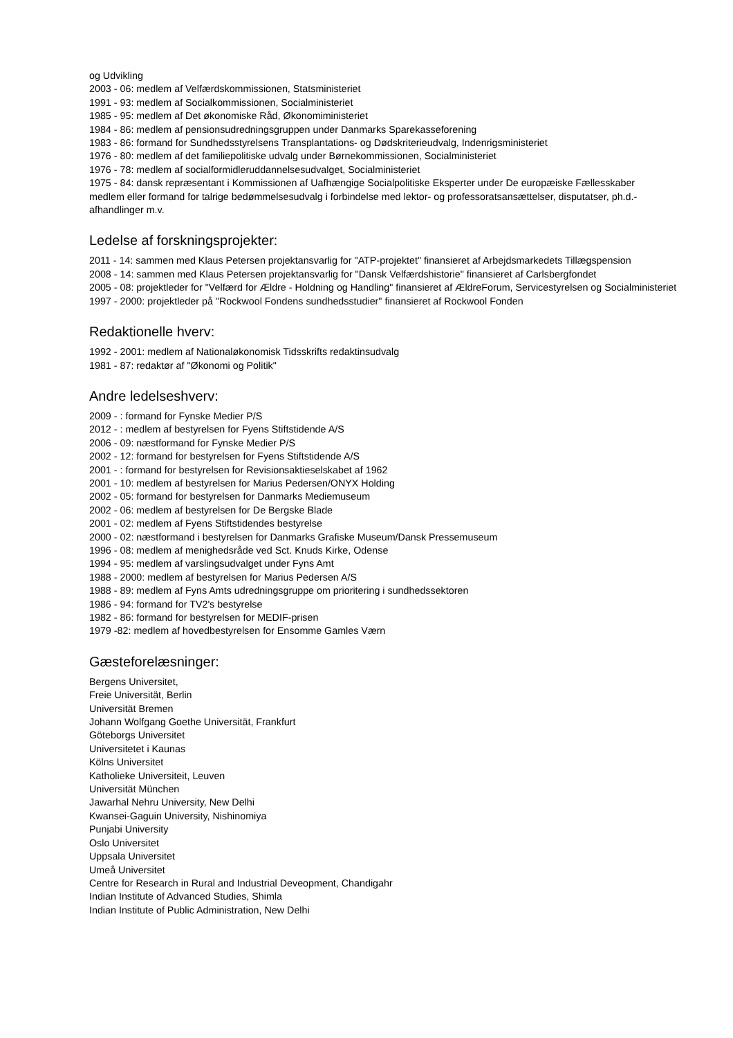og Udvikling
2003 - 06: medlem af Velfærdskommissionen, Statsministeriet
1991 - 93: medlem af Socialkommissionen, Socialministeriet
1985 - 95: medlem af Det økonomiske Råd, Økonomiministeriet
1984 - 86: medlem af pensionsudredningsgruppen under Danmarks Sparekasseforening
1983 - 86: formand for Sundhedsstyrelsens Transplantations- og Dødskriterieudvalg, Indenrigsministeriet
1976 - 80: medlem af det familiepolitiske udvalg under Børnekommissionen, Socialministeriet
1976 - 78: medlem af socialformidleruddannelsesudvalget, Socialministeriet
1975 - 84: dansk repræsentant i Kommissionen af Uafhængige Socialpolitiske Eksperter under De europæiske Fællesskaber
medlem eller formand for talrige bedømmelsesudvalg i forbindelse med lektor- og professoratsansættelser, disputatser, ph.d.-afhandlinger m.v.
Ledelse af forskningsprojekter:
2011 - 14: sammen med Klaus Petersen projektansvarlig for "ATP-projektet" finansieret af Arbejdsmarkedets Tillægspension
2008 - 14: sammen med Klaus Petersen projektansvarlig for "Dansk Velfærdshistorie" finansieret af Carlsbergfondet
2005 - 08: projektleder for "Velfærd for Ældre - Holdning og Handling" finansieret af ÆldreForum, Servicestyrelsen og Socialministeriet
1997 - 2000: projektleder på "Rockwool Fondens sundhedsstudier" finansieret af Rockwool Fonden
Redaktionelle hverv:
1992 - 2001: medlem af Nationaløkonomisk Tidsskrifts redaktinsudvalg
1981 - 87: redaktør af "Økonomi og Politik"
Andre ledelseshverv:
2009 - : formand for Fynske Medier P/S
2012 - : medlem af bestyrelsen for Fyens Stiftstidende A/S
2006 - 09: næstformand for Fynske Medier P/S
2002 - 12: formand for bestyrelsen for Fyens Stiftstidende A/S
2001 - : formand for bestyrelsen for Revisionsaktieselskabet af 1962
2001 - 10: medlem af bestyrelsen for Marius Pedersen/ONYX Holding
2002 - 05: formand for bestyrelsen for Danmarks Mediemuseum
2002 - 06: medlem af bestyrelsen for De Bergske Blade
2001 - 02: medlem af Fyens Stiftstidendes bestyrelse
2000 - 02: næstformand i bestyrelsen for Danmarks Grafiske Museum/Dansk Pressemuseum
1996 - 08: medlem af menighedsråde ved Sct. Knuds Kirke, Odense
1994 - 95: medlem af varslingsudvalget under Fyns Amt
1988 - 2000: medlem af bestyrelsen for Marius Pedersen A/S
1988 - 89: medlem af Fyns Amts udredningsgruppe om prioritering i sundhedssektoren
1986 - 94: formand for TV2's bestyrelse
1982 - 86: formand for bestyrelsen for MEDIF-prisen
1979 -82: medlem af hovedbestyrelsen for Ensomme Gamles Værn
Gæsteforelæsninger:
Bergens Universitet,
Freie Universität, Berlin
Universität Bremen
Johann Wolfgang Goethe Universität, Frankfurt
Göteborgs Universitet
Universitetet i Kaunas
Kölns Universitet
Katholieke Universiteit, Leuven
Universität München
Jawarhal Nehru University, New Delhi
Kwansei-Gaguin University, Nishinomiya
Punjabi University
Oslo Universitet
Uppsala Universitet
Umeå Universitet
Centre for Research in Rural and Industrial Deveopment, Chandigahr
Indian Institute of Advanced Studies, Shimla
Indian Institute of Public Administration, New Delhi